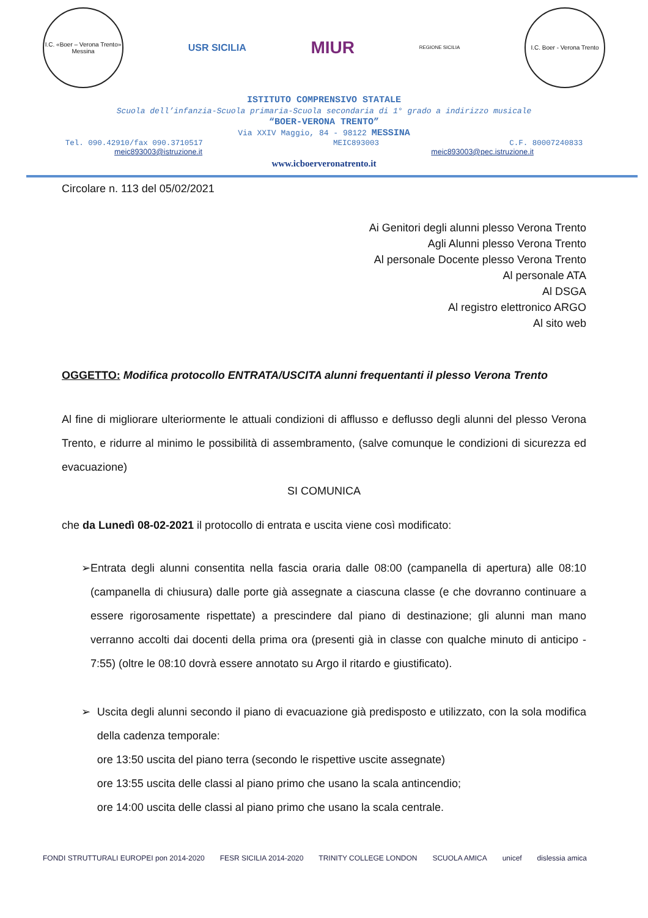I.C. «Boer – Verona Trento»
Messina
USR SICILIA
MIUR
REGIONE SICILIA
I.C. Boer - Verona Trento
ISTITUTO COMPRENSIVO STATALE
Scuola dell’infanzia-Scuola primaria-Scuola secondaria di 1° grado a indirizzo musicale
“BOER-VERONA TRENTO”
Via XXIV Maggio, 84 - 98122 MESSINA
Tel. 090.42910/fax 090.3710517 MEIC893003 C.F. 80007240833
meic893003@istruzione.it meic893003@pec.istruzione.it
www.icboerveronatrento.it
Circolare n. 113 del 05/02/2021
Ai Genitori degli alunni plesso Verona Trento
Agli Alunni plesso Verona Trento
Al personale Docente plesso Verona Trento
Al personale ATA
Al DSGA
Al registro elettronico ARGO
Al sito web
OGGETTO: Modifica protocollo ENTRATA/USCITA alunni frequentanti il plesso Verona Trento
Al fine di migliorare ulteriormente le attuali condizioni di afflusso e deflusso degli alunni del plesso Verona Trento, e ridurre al minimo le possibilità di assembramento, (salve comunque le condizioni di sicurezza ed evacuazione)
SI COMUNICA
che da Lunedì 08-02-2021 il protocollo di entrata e uscita viene così modificato:
➢ Entrata degli alunni consentita nella fascia oraria dalle 08:00 (campanella di apertura) alle 08:10 (campanella di chiusura) dalle porte già assegnate a ciascuna classe (e che dovranno continuare a essere rigorosamente rispettate) a prescindere dal piano di destinazione; gli alunni man mano verranno accolti dai docenti della prima ora (presenti già in classe con qualche minuto di anticipo - 7:55) (oltre le 08:10 dovrà essere annotato su Argo il ritardo e giustificato).
➢ Uscita degli alunni secondo il piano di evacuazione già predisposto e utilizzato, con la sola modifica della cadenza temporale:
ore 13:50 uscita del piano terra (secondo le rispettive uscite assegnate)
ore 13:55 uscita delle classi al piano primo che usano la scala antincendio;
ore 14:00 uscita delle classi al piano primo che usano la scala centrale.
FONDI STRUTTURALI EUROPEI pon 2014-2020 FESR SICILIA 2014-2020 TRINITY COLLEGE LONDON SCUOLA AMICA unicef dislessia amica